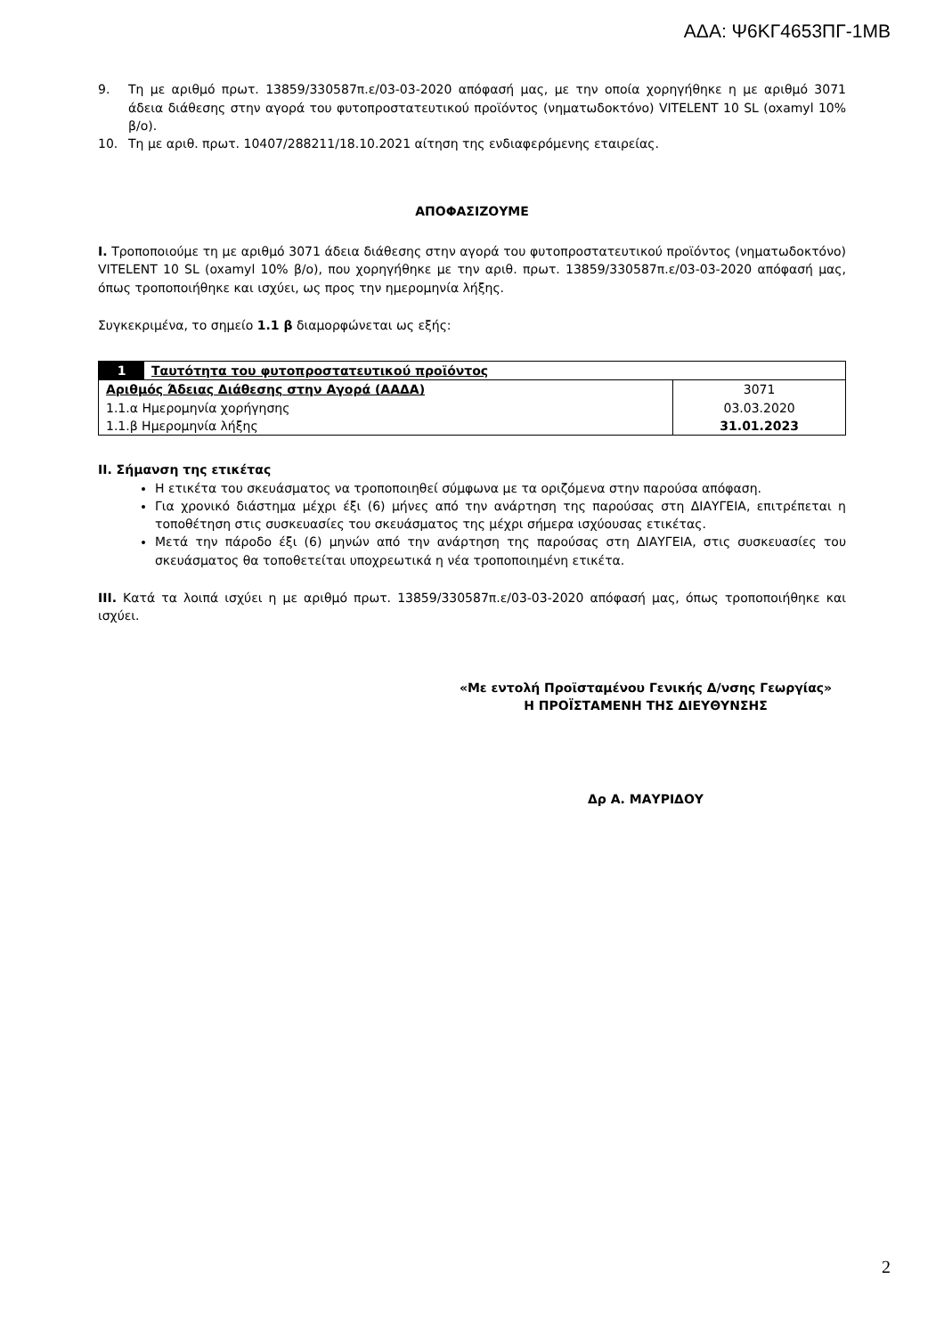ΑΔΑ: Ψ6ΚΓ4653ΠΓ-1ΜΒ
9. Τη με αριθμό πρωτ. 13859/330587π.ε/03-03-2020 απόφασή μας, με την οποία χορηγήθηκε η με αριθμό 3071 άδεια διάθεσης στην αγορά του φυτοπροστατευτικού προϊόντος (νηματωδοκτόνο) VITELENT 10 SL (oxamyl 10% β/ο).
10. Τη με αριθ. πρωτ. 10407/288211/18.10.2021 αίτηση της ενδιαφερόμενης εταιρείας.
ΑΠΟΦΑΣΙΖΟΥΜΕ
I. Τροποποιούμε τη με αριθμό 3071 άδεια διάθεσης στην αγορά του φυτοπροστατευτικού προϊόντος (νηματωδοκτόνο) VITELENT 10 SL (oxamyl 10% β/ο), που χορηγήθηκε με την αριθ. πρωτ. 13859/330587π.ε/03-03-2020 απόφασή μας, όπως τροποποιήθηκε και ισχύει, ως προς την ημερομηνία λήξης.
Συγκεκριμένα, το σημείο 1.1 β διαμορφώνεται ως εξής:
| 1 | Ταυτότητα του φυτοπροστατευτικού προϊόντος | |
| Αριθμός Άδειας Διάθεσης στην Αγορά (ΑΑΔΑ) 1.1.α Ημερομηνία χορήγησης 1.1.β Ημερομηνία λήξης | | 3071 03.03.2020 31.01.2023 |
II. Σήμανση της ετικέτας
Η ετικέτα του σκευάσματος να τροποποιηθεί σύμφωνα με τα οριζόμενα στην παρούσα απόφαση.
Για χρονικό διάστημα μέχρι έξι (6) μήνες από την ανάρτηση της παρούσας στη ΔΙΑΥΓΕΙΑ, επιτρέπεται η τοποθέτηση στις συσκευασίες του σκευάσματος της μέχρι σήμερα ισχύουσας ετικέτας.
Μετά την πάροδο έξι (6) μηνών από την ανάρτηση της παρούσας στη ΔΙΑΥΓΕΙΑ, στις συσκευασίες του σκευάσματος θα τοποθετείται υποχρεωτικά η νέα τροποποιημένη ετικέτα.
III. Κατά τα λοιπά ισχύει η με αριθμό πρωτ. 13859/330587π.ε/03-03-2020 απόφασή μας, όπως τροποποιήθηκε και ισχύει.
«Με εντολή Προϊσταμένου Γενικής Δ/νσης Γεωργίας»
Η ΠΡΟΪΣΤΑΜΕΝΗ ΤΗΣ ΔΙΕΥΘΥΝΣΗΣ
Δρ Α. ΜΑΥΡΙΔΟΥ
2